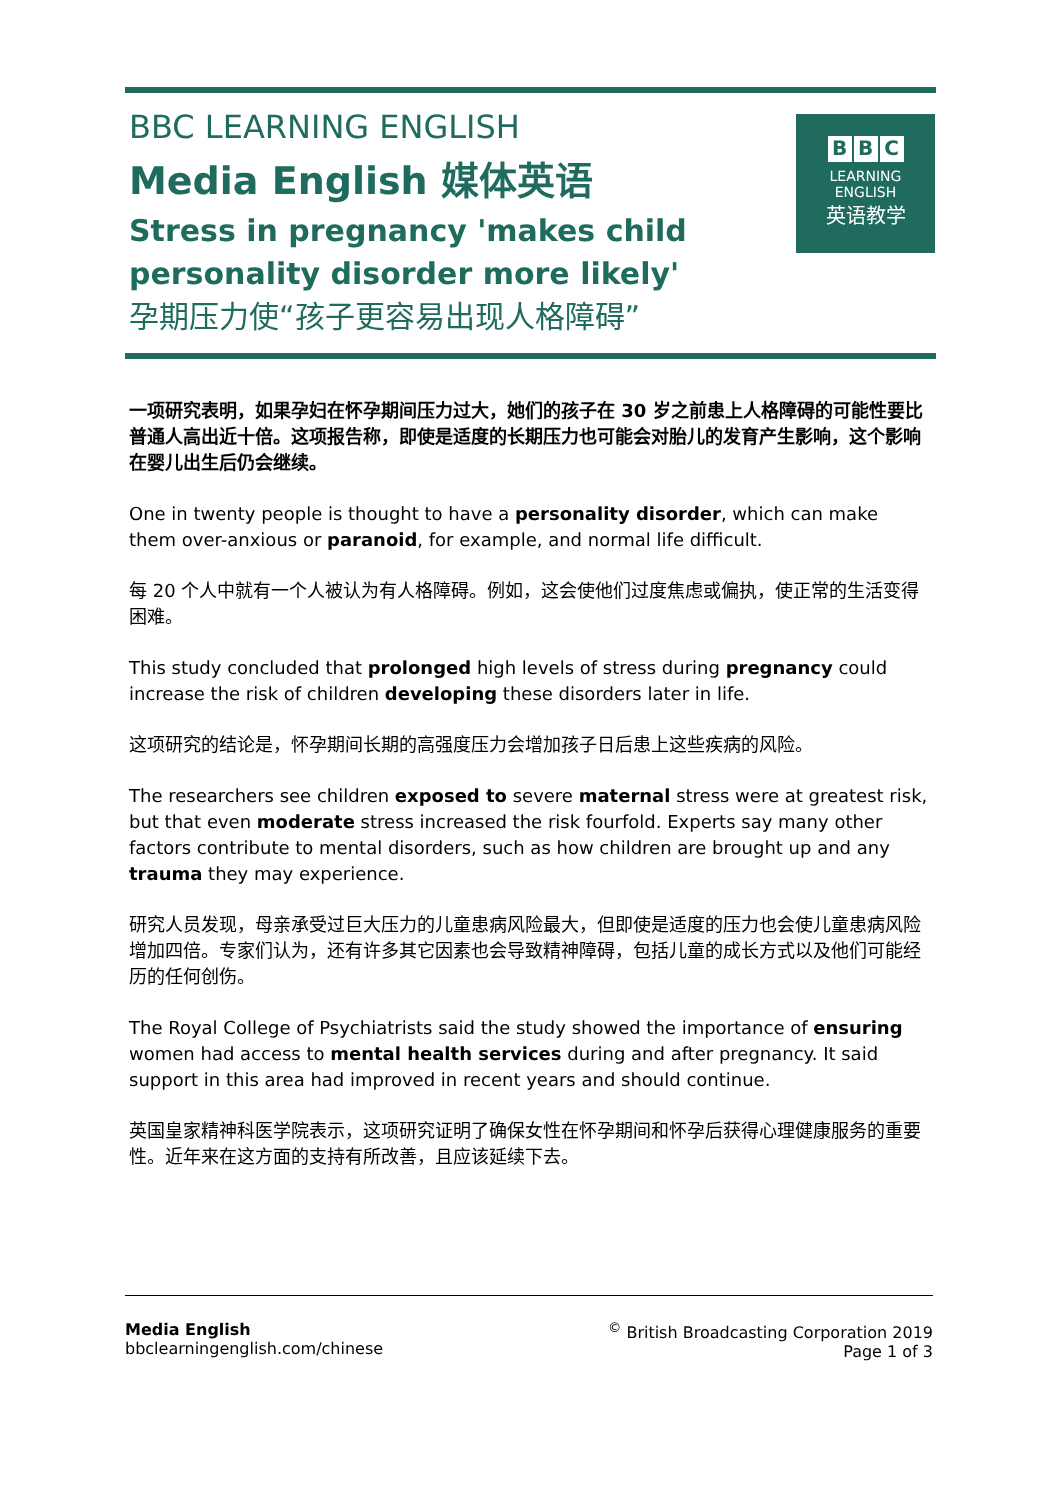BBC LEARNING ENGLISH
Media English 媒体英语
Stress in pregnancy 'makes child personality disorder more likely'
孕期压力使“孩子更容易出现人格障碍”
B B C
LEARNING
ENGLISH
英语教学
一项研究表明，如果孕妇在怀孕期间压力过大，她们的孩子在 30 岁之前患上人格障碍的可能性要比普通人高出近十倍。这项报告称，即使是适度的长期压力也可能会对胎儿的发育产生影响，这个影响在婴儿出生后仍会继续。
One in twenty people is thought to have a personality disorder, which can make them over-anxious or paranoid, for example, and normal life difficult.
每 20 个人中就有一个人被认为有人格障碍。例如，这会使他们过度焦虑或偏执，使正常的生活变得困难。
This study concluded that prolonged high levels of stress during pregnancy could increase the risk of children developing these disorders later in life.
这项研究的结论是，怀孕期间长期的高强度压力会增加孩子日后患上这些疾病的风险。
The researchers see children exposed to severe maternal stress were at greatest risk, but that even moderate stress increased the risk fourfold. Experts say many other factors contribute to mental disorders, such as how children are brought up and any trauma they may experience.
研究人员发现，母亲承受过巨大压力的儿童患病风险最大，但即使是适度的压力也会使儿童患病风险增加四倍。专家们认为，还有许多其它因素也会导致精神障碍，包括儿童的成长方式以及他们可能经历的任何创伤。
The Royal College of Psychiatrists said the study showed the importance of ensuring women had access to mental health services during and after pregnancy. It said support in this area had improved in recent years and should continue.
英国皇家精神科医学院表示，这项研究证明了确保女性在怀孕期间和怀孕后获得心理健康服务的重要性。近年来在这方面的支持有所改善，且应该延续下去。
Media English
bbclearningenglish.com/chinese
<sup>©</sup> British Broadcasting Corporation 2019
Page 1 of 3